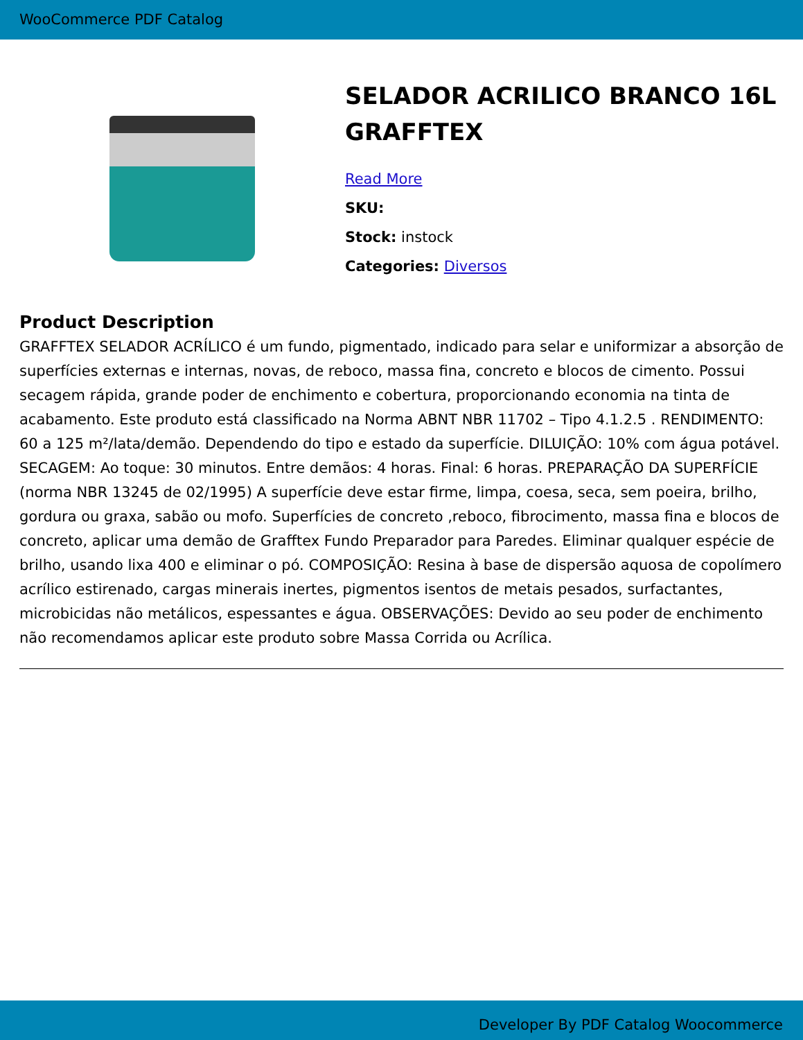WooCommerce PDF Catalog
SELADOR ACRILICO BRANCO 16L GRAFFTEX
Read More
SKU:
Stock: instock
Categories: Diversos
Product Description
GRAFFTEX SELADOR ACRÍLICO é um fundo, pigmentado, indicado para selar e uniformizar a absorção de superfícies externas e internas, novas, de reboco, massa fina, concreto e blocos de cimento. Possui secagem rápida, grande poder de enchimento e cobertura, proporcionando economia na tinta de acabamento. Este produto está classificado na Norma ABNT NBR 11702 – Tipo 4.1.2.5 . RENDIMENTO: 60 a 125 m²/lata/demão. Dependendo do tipo e estado da superfície. DILUIÇÃO: 10% com água potável. SECAGEM: Ao toque: 30 minutos. Entre demãos: 4 horas. Final: 6 horas. PREPARAÇÃO DA SUPERFÍCIE (norma NBR 13245 de 02/1995) A superfície deve estar firme, limpa, coesa, seca, sem poeira, brilho, gordura ou graxa, sabão ou mofo. Superfícies de concreto ,reboco, fibrocimento, massa fina e blocos de concreto, aplicar uma demão de Grafftex Fundo Preparador para Paredes. Eliminar qualquer espécie de brilho, usando lixa 400 e eliminar o pó. COMPOSIÇÃO: Resina à base de dispersão aquosa de copolímero acrílico estirenado, cargas minerais inertes, pigmentos isentos de metais pesados, surfactantes, microbicidas não metálicos, espessantes e água. OBSERVAÇÕES: Devido ao seu poder de enchimento não recomendamos aplicar este produto sobre Massa Corrida ou Acrílica.
Developer By PDF Catalog Woocommerce